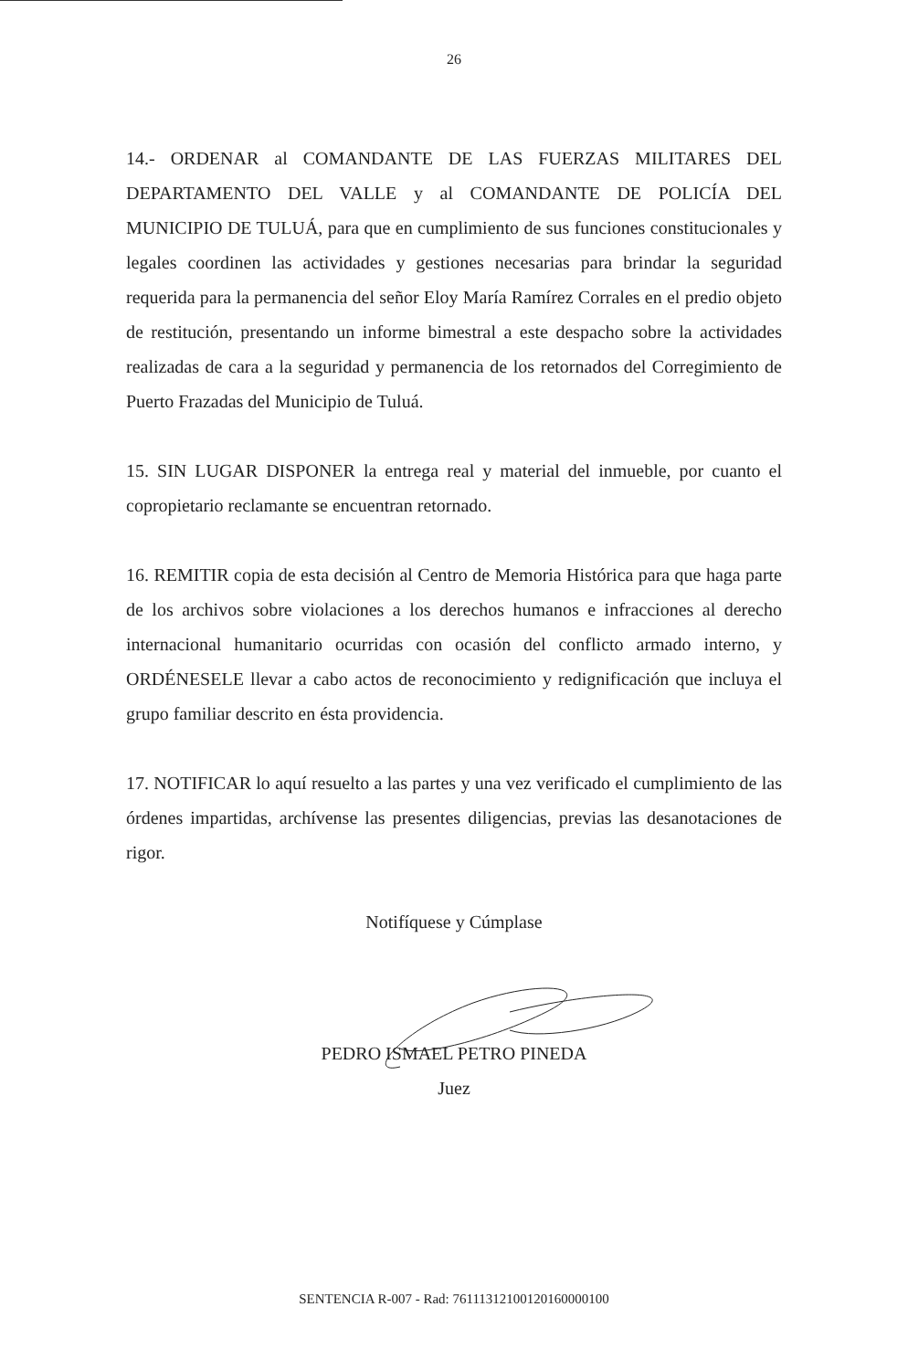26
14.- ORDENAR al COMANDANTE DE LAS FUERZAS MILITARES DEL DEPARTAMENTO DEL VALLE y al COMANDANTE DE POLICÍA DEL MUNICIPIO DE TULUÁ, para que en cumplimiento de sus funciones constitucionales y legales coordinen las actividades y gestiones necesarias para brindar la seguridad requerida para la permanencia del señor Eloy María Ramírez Corrales en el predio objeto de restitución, presentando un informe bimestral a este despacho sobre la actividades realizadas de cara a la seguridad y permanencia de los retornados del Corregimiento de Puerto Frazadas del Municipio de Tuluá.
15. SIN LUGAR DISPONER la entrega real y material del inmueble, por cuanto el copropietario reclamante se encuentran retornado.
16. REMITIR copia de esta decisión al Centro de Memoria Histórica para que haga parte de los archivos sobre violaciones a los derechos humanos e infracciones al derecho internacional humanitario ocurridas con ocasión del conflicto armado interno, y ORDÉNESELE llevar a cabo actos de reconocimiento y redignificación que incluya el grupo familiar descrito en ésta providencia.
17. NOTIFICAR lo aquí resuelto a las partes y una vez verificado el cumplimiento de las órdenes impartidas, archívense las presentes diligencias, previas las desanotaciones de rigor.
Notifíquese y Cúmplase
PEDRO ISMAEL PETRO PINEDA
Juez
SENTENCIA R-007 - Rad: 76111312100120160000100